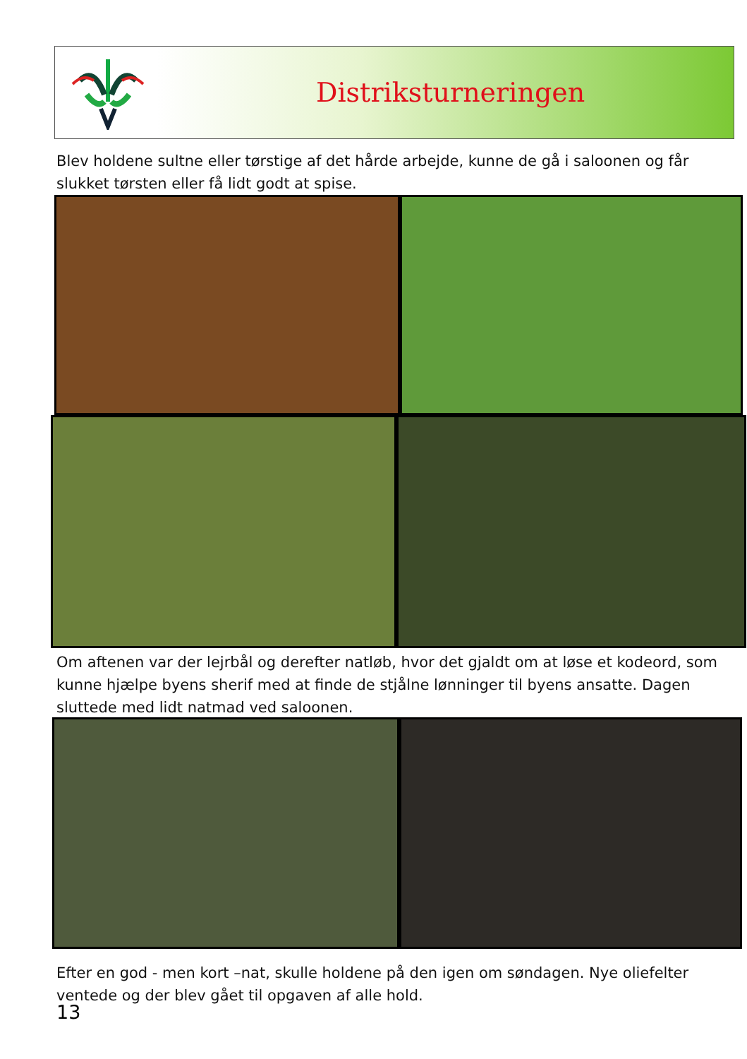Distriksturneringen
Blev holdene sultne eller tørstige af det hårde arbejde, kunne de gå i saloonen og får slukket tørsten eller få lidt godt at spise.
Om aftenen var der lejrbål og derefter natløb, hvor det gjaldt om at løse et kodeord, som kunne hjælpe byens sherif med at finde de stjålne lønninger til byens ansatte. Dagen sluttede med lidt natmad ved saloonen.
Efter en god - men kort –nat, skulle holdene på den igen om søndagen. Nye oliefelter ventede og der blev gået til opgaven af alle hold.
13